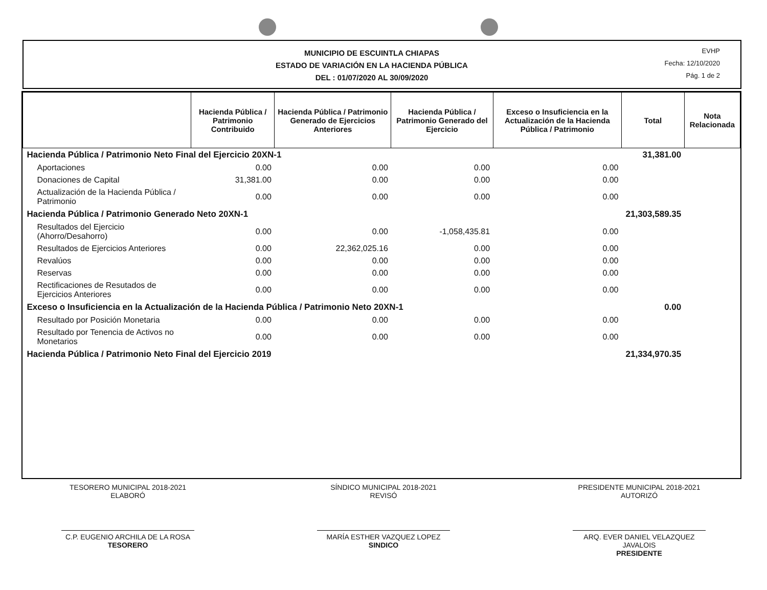MUNICIPIO DE ESCUINTLA CHIAPAS
ESTADO DE VARIACIÓN EN LA HACIENDA PÚBLICA
DEL : 01/07/2020 AL 30/09/2020
EVHP
Fecha: 12/10/2020
Pág. 1 de 2
| | Hacienda Pública / Patrimonio Contribuido | Hacienda Pública / Patrimonio Generado de Ejercicios Anteriores | Hacienda Pública / Patrimonio Generado del Ejercicio | Exceso o Insuficiencia en la Actualización de la Hacienda Pública / Patrimonio | Total | Nota Relacionada |
| --- | --- | --- | --- | --- | --- | --- |
| Hacienda Pública / Patrimonio Neto Final del Ejercicio 20XN-1 | | | | | 31,381.00 | |
| Aportaciones | 0.00 | 0.00 | 0.00 | 0.00 | | |
| Donaciones de Capital | 31,381.00 | 0.00 | 0.00 | 0.00 | | |
| Actualización de la Hacienda Pública / Patrimonio | 0.00 | 0.00 | 0.00 | 0.00 | | |
| Hacienda Pública / Patrimonio Generado Neto 20XN-1 | | | | | 21,303,589.35 | |
| Resultados del Ejercicio (Ahorro/Desahorro) | 0.00 | 0.00 | -1,058,435.81 | 0.00 | | |
| Resultados de Ejercicios Anteriores | 0.00 | 22,362,025.16 | 0.00 | 0.00 | | |
| Revalúos | 0.00 | 0.00 | 0.00 | 0.00 | | |
| Reservas | 0.00 | 0.00 | 0.00 | 0.00 | | |
| Rectificaciones de Resutados de Ejercicios Anteriores | 0.00 | 0.00 | 0.00 | 0.00 | | |
| Exceso o Insuficiencia en la Actualización de la Hacienda Pública / Patrimonio Neto 20XN-1 | | | | | 0.00 | |
| Resultado por Posición Monetaria | 0.00 | 0.00 | 0.00 | 0.00 | | |
| Resultado por Tenencia de Activos no Monetarios | 0.00 | 0.00 | 0.00 | 0.00 | | |
| Hacienda Pública / Patrimonio Neto Final del Ejercicio 2019 | | | | | 21,334,970.35 | |
TESORERO MUNICIPAL 2018-2021
ELABORÓ
C.P. EUGENIO ARCHILA DE LA ROSA
TESORERO
SÍNDICO MUNICIPAL 2018-2021
REVISÓ
MARÍA ESTHER VAZQUEZ LOPEZ
SINDICO
PRESIDENTE MUNICIPAL 2018-2021
AUTORIZÓ
ARQ. EVER DANIEL VELAZQUEZ JAVALOIS
PRESIDENTE